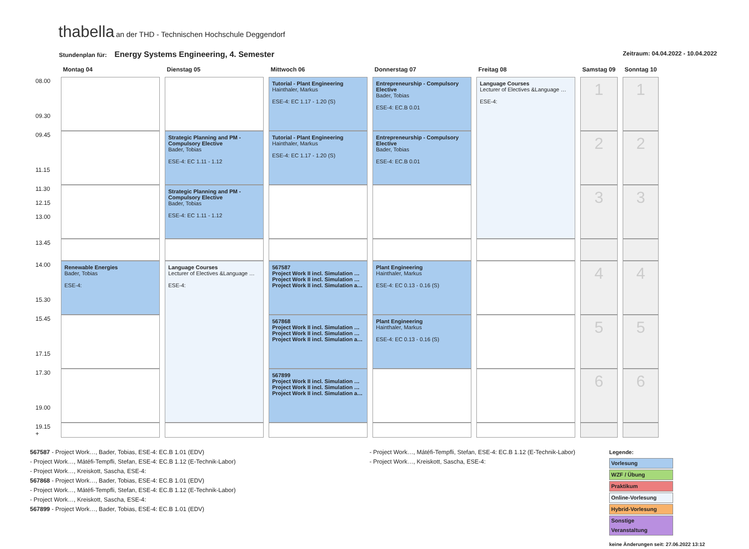thabella an der THD - Technischen Hochschule Deggendorf
Stundenplan für: Energy Systems Engineering, 4. Semester Zeitraum: 04.04.2022 - 10.04.2022
| | Montag 04 | Dienstag 05 | Mittwoch 06 | Donnerstag 07 | Freitag 08 | Samstag 09 | Sonntag 10 |
| --- | --- | --- | --- | --- | --- | --- | --- |
| 08.00 09.30 | | | Tutorial - Plant Engineering Hainthaler, Markus ESE-4: EC 1.17 - 1.20 (S) | Entrepreneurship - Compulsory Elective Bader, Tobias ESE-4: EC.B 0.01 | Language Courses Lecturer of Electives &Language … ESE-4: | 1 | 1 |
| 09.45 11.15 | | Strategic Planning and PM - Compulsory Elective Bader, Tobias ESE-4: EC 1.11 - 1.12 | Tutorial - Plant Engineering Hainthaler, Markus ESE-4: EC 1.17 - 1.20 (S) | Entrepreneurship - Compulsory Elective Bader, Tobias ESE-4: EC.B 0.01 | | 2 | 2 |
| 11.30 12.15 13.00 | | Strategic Planning and PM - Compulsory Elective Bader, Tobias ESE-4: EC 1.11 - 1.12 | | | | 3 | 3 |
| 13.45 | | | | | | | |
| 14.00 15.30 | Renewable Energies Bader, Tobias ESE-4: | Language Courses Lecturer of Electives &Language … ESE-4: | 567587 Project Work II incl. Simulation … Project Work II incl. Simulation … Project Work II incl. Simulation a… | Plant Engineering Hainthaler, Markus ESE-4: EC 0.13 - 0.16 (S) | | 4 | 4 |
| 15.45 17.15 | | | 567868 Project Work II incl. Simulation … Project Work II incl. Simulation … Project Work II incl. Simulation a… | Plant Engineering Hainthaler, Markus ESE-4: EC 0.13 - 0.16 (S) | | 5 | 5 |
| 17.30 19.00 | | | 567899 Project Work II incl. Simulation … Project Work II incl. Simulation … Project Work II incl. Simulation a… | | | 6 | 6 |
| 19.15 + | | | | | | | |
567587 - Project Work…, Bader, Tobias, ESE-4: EC.B 1.01 (EDV)
- Project Work…, Mátéfi-Tempfli, Stefan, ESE-4: EC.B 1.12 (E-Technik-Labor)
- Project Work…, Kreiskott, Sascha, ESE-4:
567868 - Project Work…, Bader, Tobias, ESE-4: EC.B 1.01 (EDV)
- Project Work…, Mátéfi-Tempfli, Stefan, ESE-4: EC.B 1.12 (E-Technik-Labor)
- Project Work…, Kreiskott, Sascha, ESE-4:
567899 - Project Work…, Bader, Tobias, ESE-4: EC.B 1.01 (EDV)
- Project Work…, Mátéfi-Tempfli, Stefan, ESE-4: EC.B 1.12 (E-Technik-Labor)
- Project Work…, Kreiskott, Sascha, ESE-4:
Legende:
Vorlesung
WZF / Übung
Praktikum
Online-Vorlesung
Hybrid-Vorlesung
Sonstige Veranstaltung
keine Änderungen seit: 27.06.2022 13:12